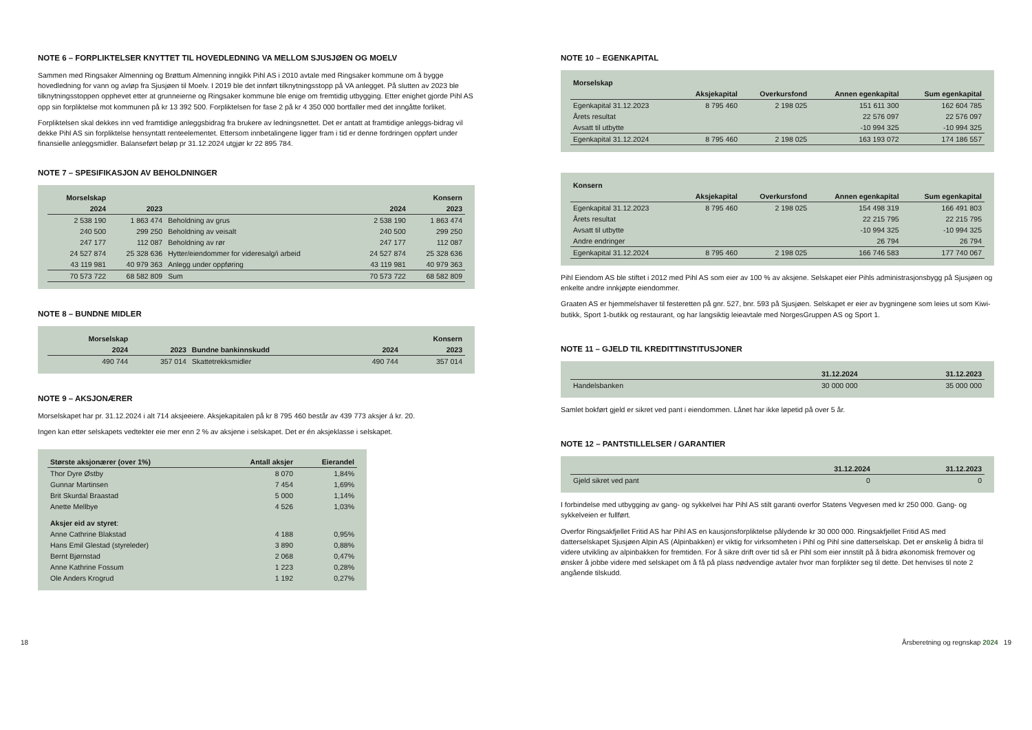NOTE 6 – FORPLIKTELSER KNYTTET TIL HOVEDLEDNING VA MELLOM SJUSJØEN OG MOELV
Sammen med Ringsaker Almenning og Brøttum Almenning inngikk Pihl AS i 2010 avtale med Ringsaker kommune om å bygge hovedledning for vann og avløp fra Sjusjøen til Moelv. I 2019 ble det innført tilknytningsstopp på VA anlegget. På slutten av 2023 ble tilknytningsstoppen opphevet etter at grunneierne og Ringsaker kommune ble enige om fremtidig utbygging. Etter enighet gjorde Pihl AS opp sin forpliktelse mot kommunen på kr 13 392 500. Forpliktelsen for fase 2 på kr 4 350 000 bortfaller med det inngåtte forliket.
Forpliktelsen skal dekkes inn ved framtidige anleggsbidrag fra brukere av ledningsnettet. Det er antatt at framtidige anleggs-bidrag vil dekke Pihl AS sin forpliktelse hensyntatt renteelementet. Ettersom innbetalingene ligger fram i tid er denne fordringen oppført under finansielle anleggsmidler. Balanseført beløp pr 31.12.2024 utgjør kr 22 895 784.
NOTE 7 – SPESIFIKASJON AV BEHOLDNINGER
| Morselskap | | | | Konsern |
| --- | --- | --- | --- | --- |
| 2024 | 2023 | | 2024 | 2023 |
| 2 538 190 | 1 863 474 | Beholdning av grus | 2 538 190 | 1 863 474 |
| 240 500 | 299 250 | Beholdning av veisalt | 240 500 | 299 250 |
| 247 177 | 112 087 | Beholdning av rør | 247 177 | 112 087 |
| 24 527 874 | 25 328 636 | Hytter/eiendommer for videresalg/i arbeid | 24 527 874 | 25 328 636 |
| 43 119 981 | 40 979 363 | Anlegg under oppføring | 43 119 981 | 40 979 363 |
| 70 573 722 | 68 582 809 | Sum | 70 573 722 | 68 582 809 |
NOTE 8 – BUNDNE MIDLER
| Morselskap | | | | Konsern |
| --- | --- | --- | --- | --- |
| 2024 | 2023 | Bundne bankinnskudd | 2024 | 2023 |
| 490 744 | 357 014 | Skattetrekksmidler | 490 744 | 357 014 |
NOTE 9 – AKSJONÆRER
Morselskapet har pr. 31.12.2024 i alt 714 aksjeeiere. Aksjekapitalen på kr 8 795 460 består av 439 773 aksjer á kr. 20.
Ingen kan etter selskapets vedtekter eie mer enn 2 % av aksjene i selskapet. Det er én aksjeklasse i selskapet.
| Største aksjonærer (over 1%) | Antall aksjer | Eierandel |
| --- | --- | --- |
| Thor Dyre Østby | 8 070 | 1,84% |
| Gunnar Martinsen | 7 454 | 1,69% |
| Brit Skurdal Braastad | 5 000 | 1,14% |
| Anette Mellbye | 4 526 | 1,03% |
| Aksjer eid av styret : | | |
| Anne Cathrine Blakstad | 4 188 | 0,95% |
| Hans Emil Glestad (styreleder) | 3 890 | 0,88% |
| Bernt Bjørnstad | 2 068 | 0,47% |
| Anne Kathrine Fossum | 1 223 | 0,28% |
| Ole Anders Krogrud | 1 192 | 0,27% |
NOTE 10 – EGENKAPITAL
| Morselskap | | | | |
| --- | --- | --- | --- | --- |
| | Aksjekapital | Overkursfond | Annen egenkapital | Sum egenkapital |
| Egenkapital 31.12.2023 | 8 795 460 | 2 198 025 | 151 611 300 | 162 604 785 |
| Årets resultat | | | 22 576 097 | 22 576 097 |
| Avsatt til utbytte | | | -10 994 325 | -10 994 325 |
| Egenkapital 31.12.2024 | 8 795 460 | 2 198 025 | 163 193 072 | 174 186 557 |
| Konsern | | | | |
| --- | --- | --- | --- | --- |
| | Aksjekapital | Overkursfond | Annen egenkapital | Sum egenkapital |
| Egenkapital 31.12.2023 | 8 795 460 | 2 198 025 | 154 498 319 | 166 491 803 |
| Årets resultat | | | 22 215 795 | 22 215 795 |
| Avsatt til utbytte | | | -10 994 325 | -10 994 325 |
| Andre endringer | | | 26 794 | 26 794 |
| Egenkapital 31.12.2024 | 8 795 460 | 2 198 025 | 166 746 583 | 177 740 067 |
Pihl Eiendom AS ble stiftet i 2012 med Pihl AS som eier av 100 % av aksjene. Selskapet eier Pihls administrasjonsbygg på Sjusjøen og enkelte andre innkjøpte eiendommer.
Graaten AS er hjemmelshaver til festeretten på gnr. 527, bnr. 593 på Sjusjøen. Selskapet er eier av bygningene som leies ut som Kiwi-butikk, Sport 1-butikk og restaurant, og har langsiktig leieavtale med NorgesGruppen AS og Sport 1.
NOTE 11 – GJELD TIL KREDITTINSTITUSJONER
| | 31.12.2024 | 31.12.2023 |
| --- | --- | --- |
| Handelsbanken | 30 000 000 | 35 000 000 |
Samlet bokført gjeld er sikret ved pant i eiendommen. Lånet har ikke løpetid på over 5 år.
NOTE 12 – PANTSTILLELSER / GARANTIER
| | 31.12.2024 | 31.12.2023 |
| --- | --- | --- |
| Gjeld sikret ved pant | 0 | 0 |
I forbindelse med utbygging av gang- og sykkelvei har Pihl AS stilt garanti overfor Statens Vegvesen med kr 250 000. Gang- og sykkelveien er fullført.
Overfor Ringsakfjellet Fritid AS har Pihl AS en kausjonsforpliktelse pålydende kr 30 000 000. Ringsakfjellet Fritid AS med datterselskapet Sjusjøen Alpin AS (Alpinbakken) er viktig for virksomheten i Pihl og Pihl sine datterselskap. Det er ønskelig å bidra til videre utvikling av alpinbakken for fremtiden. For å sikre drift over tid så er Pihl som eier innstilt på å bidra økonomisk fremover og ønsker å jobbe videre med selskapet om å få på plass nødvendige avtaler hvor man forplikter seg til dette. Det henvises til note 2 angående tilskudd.
18 Årsberetning og regnskap 2024 19